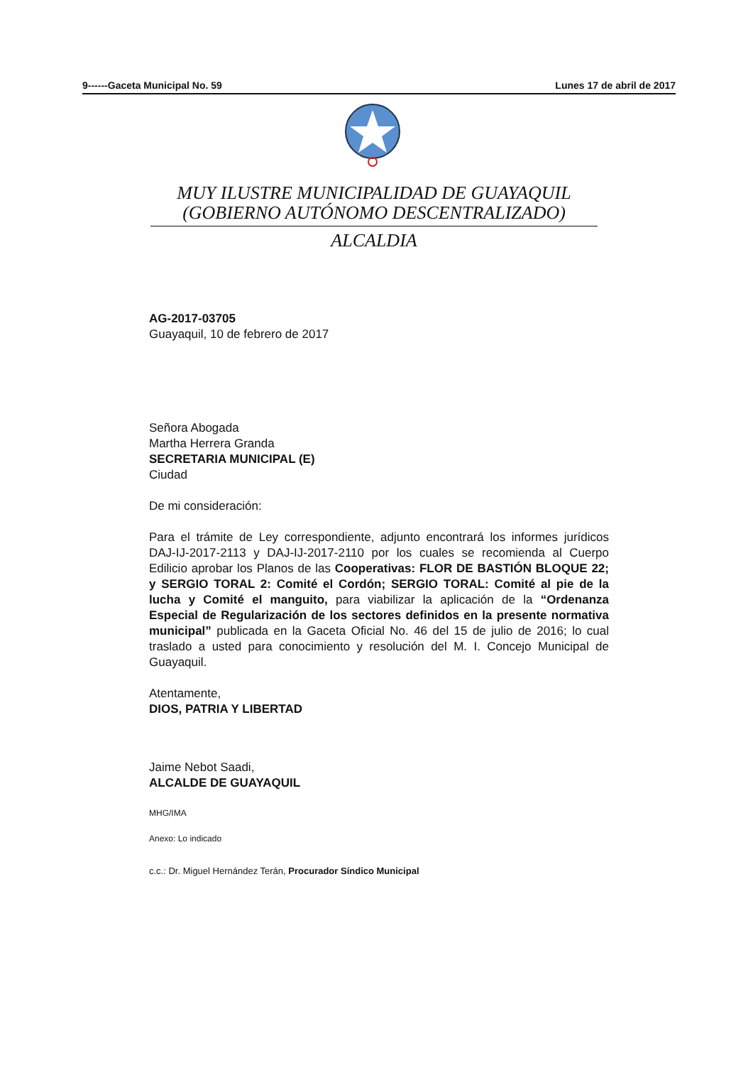9------Gaceta Municipal No. 59 Lunes 17 de abril de 2017
MUY ILUSTRE MUNICIPALIDAD DE GUAYAQUIL
(GOBIERNO AUTÓNOMO DESCENTRALIZADO)
ALCALDIA
AG-2017-03705
Guayaquil, 10 de febrero de 2017
Señora Abogada
Martha Herrera Granda
SECRETARIA MUNICIPAL (E)
Ciudad
De mi consideración:
Para el trámite de Ley correspondiente, adjunto encontrará los informes jurídicos DAJ-IJ-2017-2113 y DAJ-IJ-2017-2110 por los cuales se recomienda al Cuerpo Edilicio aprobar los Planos de las Cooperativas: FLOR DE BASTIÓN BLOQUE 22; y SERGIO TORAL 2: Comité el Cordón; SERGIO TORAL: Comité al pie de la lucha y Comité el manguito, para viabilizar la aplicación de la “Ordenanza Especial de Regularización de los sectores definidos en la presente normativa municipal” publicada en la Gaceta Oficial No. 46 del 15 de julio de 2016; lo cual traslado a usted para conocimiento y resolución del M. I. Concejo Municipal de Guayaquil.
Atentamente,
DIOS, PATRIA Y LIBERTAD
Jaime Nebot Saadi,
ALCALDE DE GUAYAQUIL
MHG/IMA
Anexo: Lo indicado
c.c.: Dr. Miguel Hernández Terán, Procurador Síndico Municipal